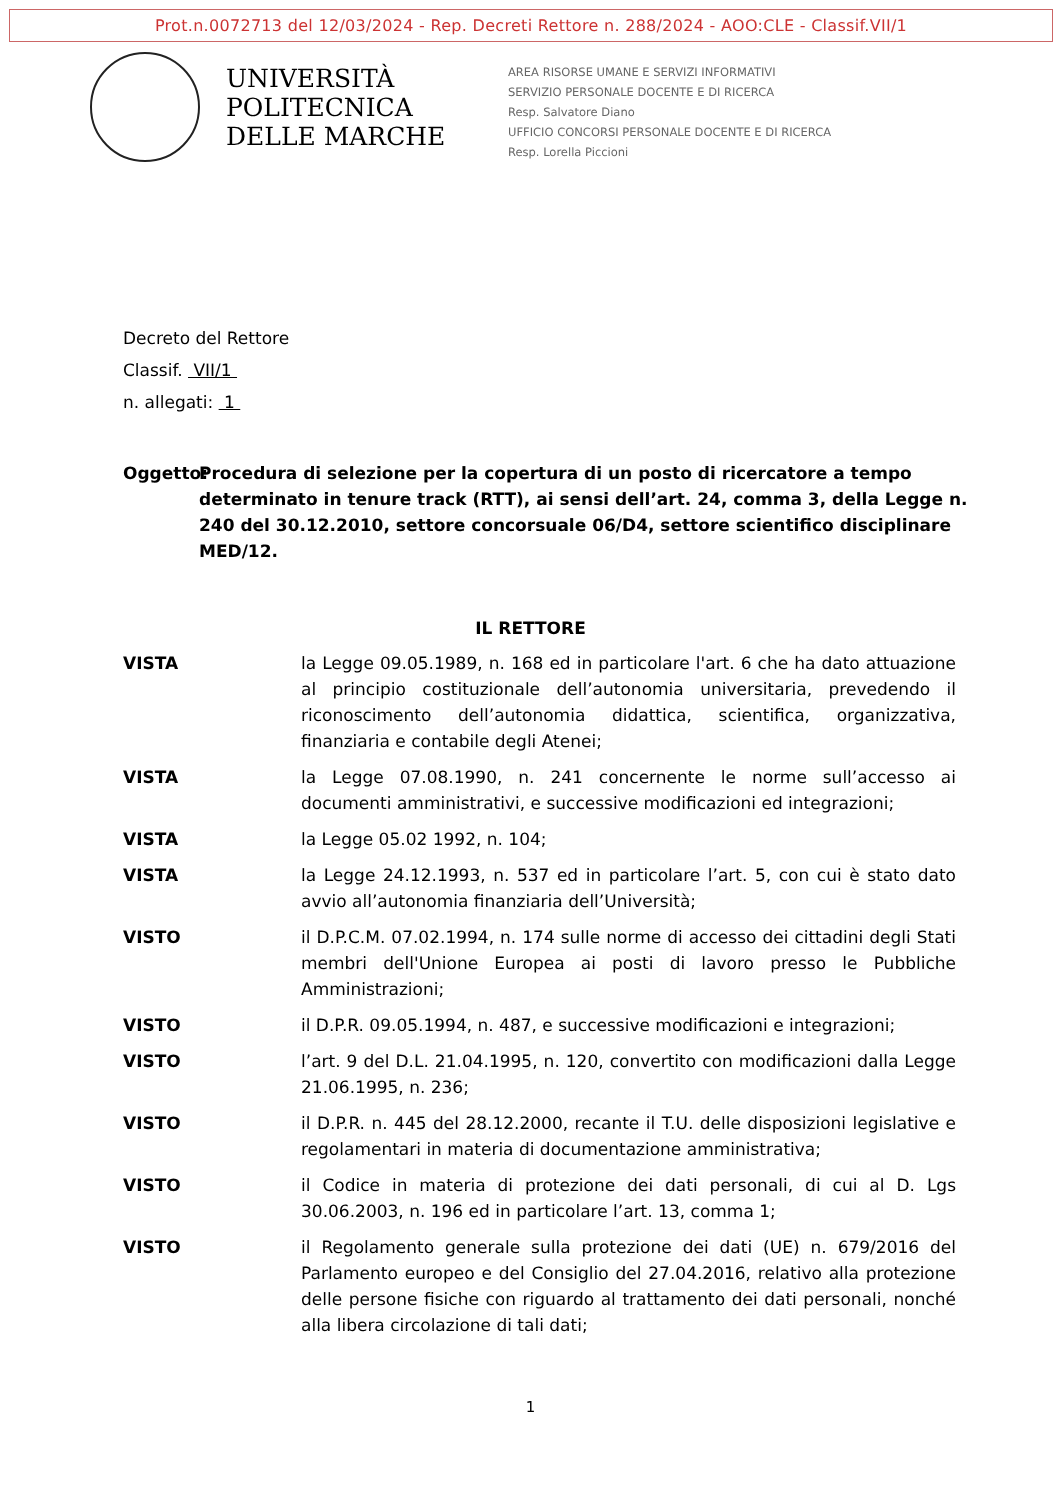Prot.n.0072713 del 12/03/2024 - Rep. Decreti Rettore n. 288/2024 - AOO:CLE - Classif.VII/1
UNIVERSITÀ
POLITECNICA
DELLE MARCHE
AREA RISORSE UMANE E SERVIZI INFORMATIVI
SERVIZIO PERSONALE DOCENTE E DI RICERCA
Resp. Salvatore Diano
UFFICIO CONCORSI PERSONALE DOCENTE E DI RICERCA
Resp. Lorella Piccioni
Decreto del Rettore
Classif. VII/1
n. allegati: 1
Oggetto: Procedura di selezione per la copertura di un posto di ricercatore a tempo determinato in tenure track (RTT), ai sensi dell’art. 24, comma 3, della Legge n. 240 del 30.12.2010, settore concorsuale 06/D4, settore scientifico disciplinare MED/12.
IL RETTORE
VISTA la Legge 09.05.1989, n. 168 ed in particolare l'art. 6 che ha dato attuazione al principio costituzionale dell’autonomia universitaria, prevedendo il riconoscimento dell’autonomia didattica, scientifica, organizzativa, finanziaria e contabile degli Atenei;
VISTA la Legge 07.08.1990, n. 241 concernente le norme sull’accesso ai documenti amministrativi, e successive modificazioni ed integrazioni;
VISTA la Legge 05.02 1992, n. 104;
VISTA la Legge 24.12.1993, n. 537 ed in particolare l’art. 5, con cui è stato dato avvio all’autonomia finanziaria dell’Università;
VISTO il D.P.C.M. 07.02.1994, n. 174 sulle norme di accesso dei cittadini degli Stati membri dell'Unione Europea ai posti di lavoro presso le Pubbliche Amministrazioni;
VISTO il D.P.R. 09.05.1994, n. 487, e successive modificazioni e integrazioni;
VISTO l’art. 9 del D.L. 21.04.1995, n. 120, convertito con modificazioni dalla Legge 21.06.1995, n. 236;
VISTO il D.P.R. n. 445 del 28.12.2000, recante il T.U. delle disposizioni legislative e regolamentari in materia di documentazione amministrativa;
VISTO il Codice in materia di protezione dei dati personali, di cui al D. Lgs 30.06.2003, n. 196 ed in particolare l’art. 13, comma 1;
VISTO il Regolamento generale sulla protezione dei dati (UE) n. 679/2016 del Parlamento europeo e del Consiglio del 27.04.2016, relativo alla protezione delle persone fisiche con riguardo al trattamento dei dati personali, nonché alla libera circolazione di tali dati;
1